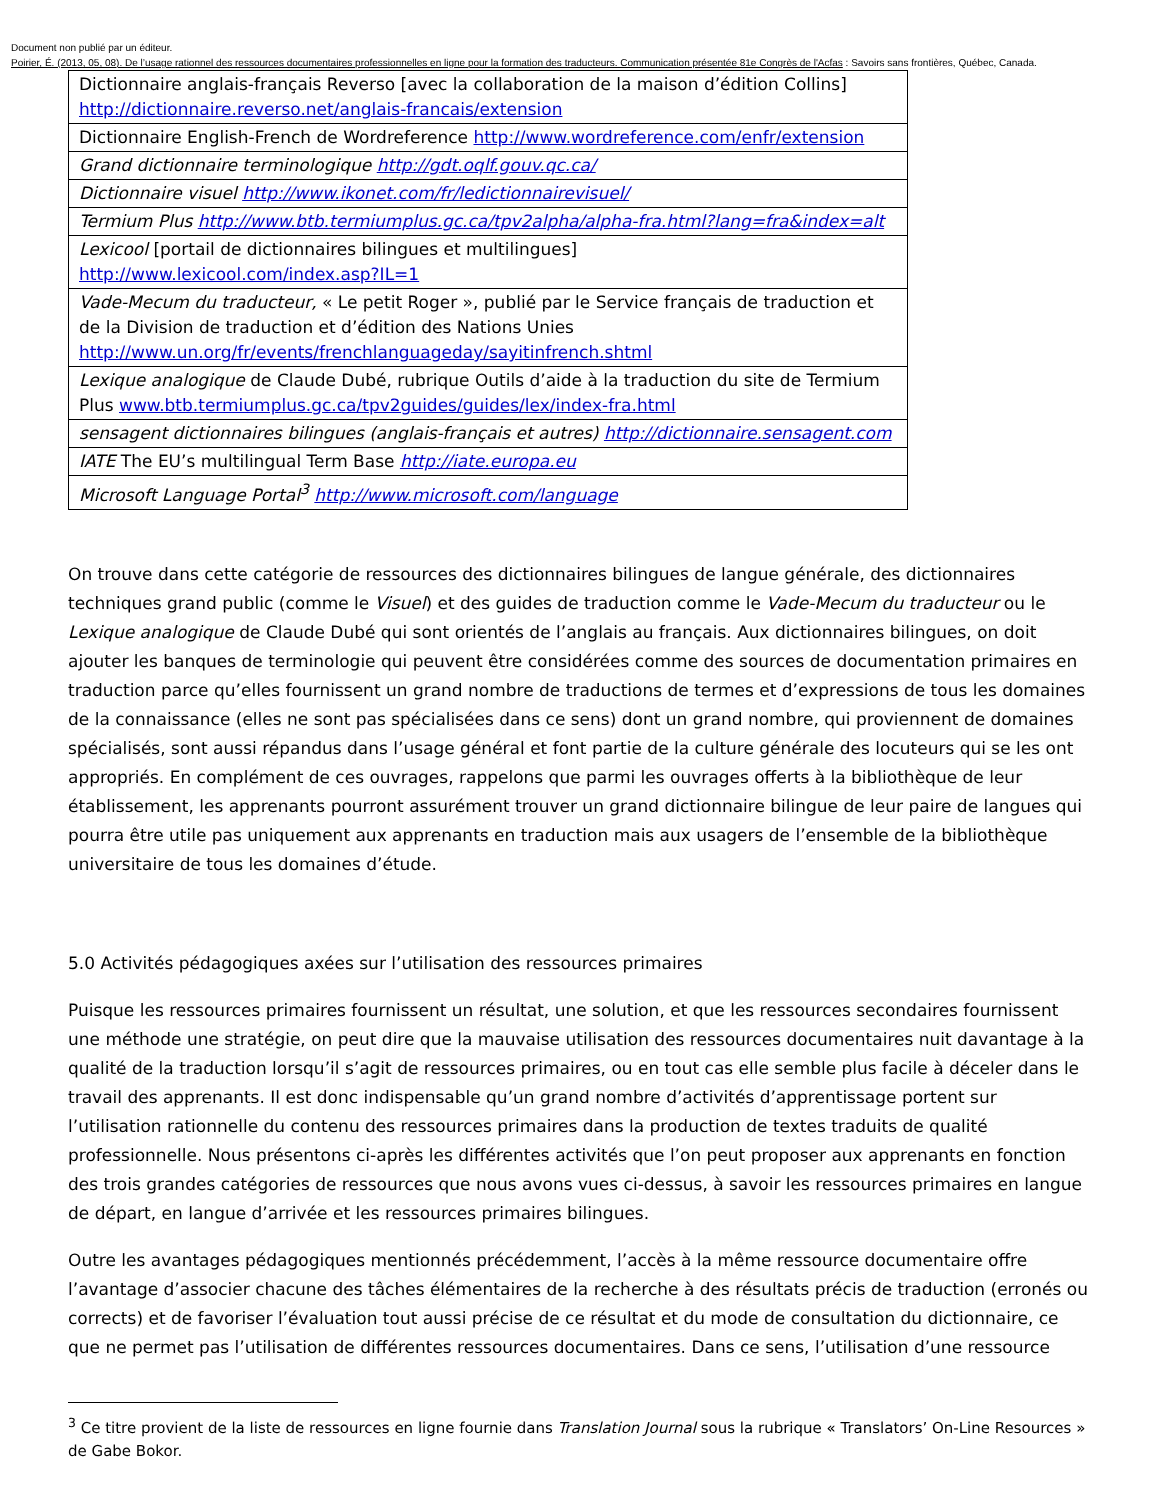Document non publié par un éditeur.
Poirier, É. (2013, 05, 08). De l’usage rationnel des ressources documentaires professionnelles en ligne pour la formation des traducteurs. Communication présentée 81e Congrès de l'Acfas : Savoirs sans frontières, Québec, Canada.
| Dictionnaire anglais-français Reverso [avec la collaboration de la maison d’édition Collins] http://dictionnaire.reverso.net/anglais-francais/extension |
| Dictionnaire English-French de Wordreference http://www.wordreference.com/enfr/extension |
| Grand dictionnaire terminologique http://gdt.oqlf.gouv.qc.ca/ |
| Dictionnaire visuel http://www.ikonet.com/fr/ledictionnairevisuel/ |
| Termium Plus http://www.btb.termiumplus.gc.ca/tpv2alpha/alpha-fra.html?lang=fra&index=alt |
| Lexicool [portail de dictionnaires bilingues et multilingues] http://www.lexicool.com/index.asp?IL=1 |
| Vade-Mecum du traducteur, « Le petit Roger », publié par le Service français de traduction et de la Division de traduction et d’édition des Nations Unies http://www.un.org/fr/events/frenchlanguageday/sayitinfrench.shtml |
| Lexique analogique de Claude Dubé, rubrique Outils d’aide à la traduction du site de Termium Plus www.btb.termiumplus.gc.ca/tpv2guides/guides/lex/index-fra.html |
| sensagent dictionnaires bilingues (anglais-français et autres) http://dictionnaire.sensagent.com |
| IATE The EU’s multilingual Term Base http://iate.europa.eu |
| Microsoft Language Portal<sup>3</sup> http://www.microsoft.com/language |
On trouve dans cette catégorie de ressources des dictionnaires bilingues de langue générale, des dictionnaires techniques grand public (comme le Visuel) et des guides de traduction comme le Vade-Mecum du traducteur ou le Lexique analogique de Claude Dubé qui sont orientés de l’anglais au français. Aux dictionnaires bilingues, on doit ajouter les banques de terminologie qui peuvent être considérées comme des sources de documentation primaires en traduction parce qu’elles fournissent un grand nombre de traductions de termes et d’expressions de tous les domaines de la connaissance (elles ne sont pas spécialisées dans ce sens) dont un grand nombre, qui proviennent de domaines spécialisés, sont aussi répandus dans l’usage général et font partie de la culture générale des locuteurs qui se les ont appropriés. En complément de ces ouvrages, rappelons que parmi les ouvrages offerts à la bibliothèque de leur établissement, les apprenants pourront assurément trouver un grand dictionnaire bilingue de leur paire de langues qui pourra être utile pas uniquement aux apprenants en traduction mais aux usagers de l’ensemble de la bibliothèque universitaire de tous les domaines d’étude.
5.0 Activités pédagogiques axées sur l’utilisation des ressources primaires
Puisque les ressources primaires fournissent un résultat, une solution, et que les ressources secondaires fournissent une méthode une stratégie, on peut dire que la mauvaise utilisation des ressources documentaires nuit davantage à la qualité de la traduction lorsqu’il s’agit de ressources primaires, ou en tout cas elle semble plus facile à déceler dans le travail des apprenants. Il est donc indispensable qu’un grand nombre d’activités d’apprentissage portent sur l’utilisation rationnelle du contenu des ressources primaires dans la production de textes traduits de qualité professionnelle. Nous présentons ci-après les différentes activités que l’on peut proposer aux apprenants en fonction des trois grandes catégories de ressources que nous avons vues ci-dessus, à savoir les ressources primaires en langue de départ, en langue d’arrivée et les ressources primaires bilingues.
Outre les avantages pédagogiques mentionnés précédemment, l’accès à la même ressource documentaire offre l’avantage d’associer chacune des tâches élémentaires de la recherche à des résultats précis de traduction (erronés ou corrects) et de favoriser l’évaluation tout aussi précise de ce résultat et du mode de consultation du dictionnaire, ce que ne permet pas l’utilisation de différentes ressources documentaires. Dans ce sens, l’utilisation d’une ressource
<sup>3</sup> Ce titre provient de la liste de ressources en ligne fournie dans Translation Journal sous la rubrique « Translators’ On-Line Resources » de Gabe Bokor.